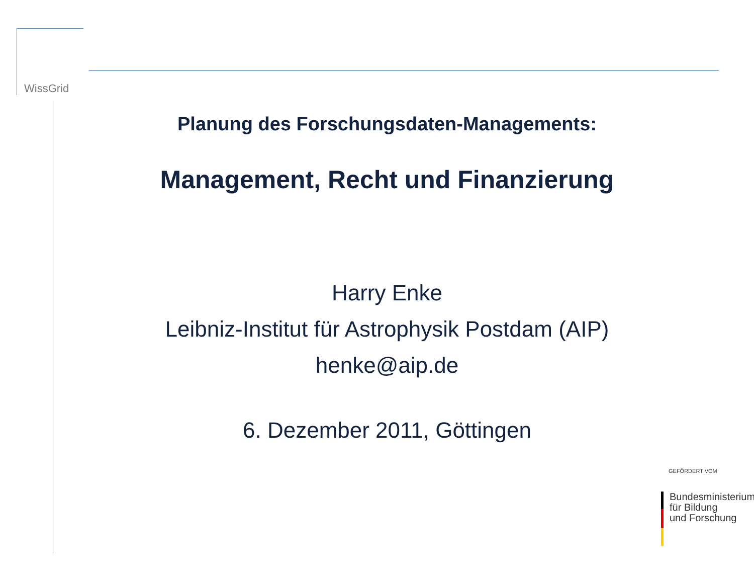WissGrid
Planung des Forschungsdaten-Managements:
Management, Recht und Finanzierung
Harry Enke
Leibniz-Institut für Astrophysik Postdam (AIP)
henke@aip.de
6. Dezember 2011, Göttingen
GEFÖRDERT VOM
Bundesministerium
für Bildung
und Forschung